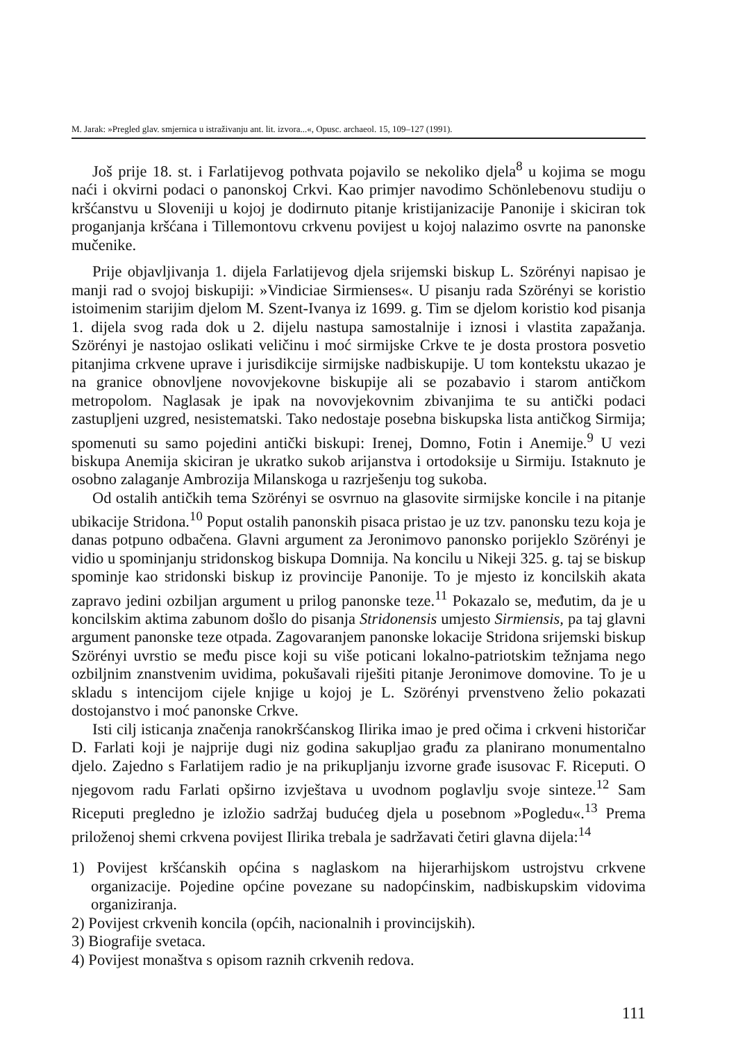M. Jarak: »Pregled glav. smjernica u istraživanju ant. lit. izvora...«, Opusc. archaeol. 15, 109–127 (1991).
Još prije 18. st. i Farlatijevog pothvata pojavilo se nekoliko djela<sup>8</sup> u kojima se mogu naći i okvirni podaci o panonskoj Crkvi. Kao primjer navodimo Schönlebenovu studiju o kršćanstvu u Sloveniji u kojoj je dodirnuto pitanje kristijanizacije Panonije i skiciran tok proganjanja kršćana i Tillemontovu crkvenu povijest u kojoj nalazimo osvrte na panonske mučenike.
Prije objavljivanja 1. dijela Farlatijevog djela srijemski biskup L. Szörényi napisao je manji rad o svojoj biskupiji: »Vindiciae Sirmienses«. U pisanju rada Szörényi se koristio istoimenim starijim djelom M. Szent-Ivanya iz 1699. g. Tim se djelom koristio kod pisanja 1. dijela svog rada dok u 2. dijelu nastupa samostalnije i iznosi i vlastita zapažanja. Szörényi je nastojao oslikati veličinu i moć sirmijske Crkve te je dosta prostora posvetio pitanjima crkvene uprave i jurisdikcije sirmijske nadbiskupije. U tom kontekstu ukazao je na granice obnovljene novovjekovne biskupije ali se pozabavio i starom antičkom metropolom. Naglasak je ipak na novovjekovnim zbivanjima te su antički podaci zastupljeni uzgred, nesistematski. Tako nedostaje posebna biskupska lista antičkog Sirmija; spomenuti su samo pojedini antički biskupi: Irenej, Domno, Fotin i Anemije.<sup>9</sup> U vezi biskupa Anemija skiciran je ukratko sukob arijanstva i ortodoksije u Sirmiju. Istaknuto je osobno zalaganje Ambrozija Milanskoga u razrješenju tog sukoba.
Od ostalih antičkih tema Szörényi se osvrnuo na glasovite sirmijske koncile i na pitanje ubikacije Stridona.<sup>10</sup> Poput ostalih panonskih pisaca pristao je uz tzv. panonsku tezu koja je danas potpuno odbačena. Glavni argument za Jeronimovo panonsko porijeklo Szörényi je vidio u spominjanju stridonskog biskupa Domnija. Na koncilu u Nikeji 325. g. taj se biskup spominje kao stridonski biskup iz provincije Panonije. To je mjesto iz koncilskih akata zapravo jedini ozbiljan argument u prilog panonske teze.<sup>11</sup> Pokazalo se, međutim, da je u koncilskim aktima zabunom došlo do pisanja Stridonensis umjesto Sirmiensis, pa taj glavni argument panonske teze otpada. Zagovaranjem panonske lokacije Stridona srijemski biskup Szörényi uvrstio se među pisce koji su više poticani lokalno-patriotskim težnjama nego ozbiljnim znanstvenim uvidima, pokušavali riješiti pitanje Jeronimove domovine. To je u skladu s intencijom cijele knjige u kojoj je L. Szörényi prvenstveno želio pokazati dostojanstvo i moć panonske Crkve.
Isti cilj isticanja značenja ranokršćanskog Ilirika imao je pred očima i crkveni historičar D. Farlati koji je najprije dugi niz godina sakupljao građu za planirano monumentalno djelo. Zajedno s Farlatijem radio je na prikupljanju izvorne građe isusovac F. Riceputi. O njegovom radu Farlati opširno izvještava u uvodnom poglavlju svoje sinteze.<sup>12</sup> Sam Riceputi pregledno je izložio sadržaj budućeg djela u posebnom »Pogledu«.<sup>13</sup> Prema priloženoj shemi crkvena povijest Ilirika trebala je sadržavati četiri glavna dijela:<sup>14</sup>
1) Povijest kršćanskih općina s naglaskom na hijerarhijskom ustrojstvu crkvene organizacije. Pojedine općine povezane su nadopćinskim, nadbiskupskim vidovima organiziranja.
2) Povijest crkvenih koncila (općih, nacionalnih i provincijskih).
3) Biografije svetaca.
4) Povijest monaštva s opisom raznih crkvenih redova.
111